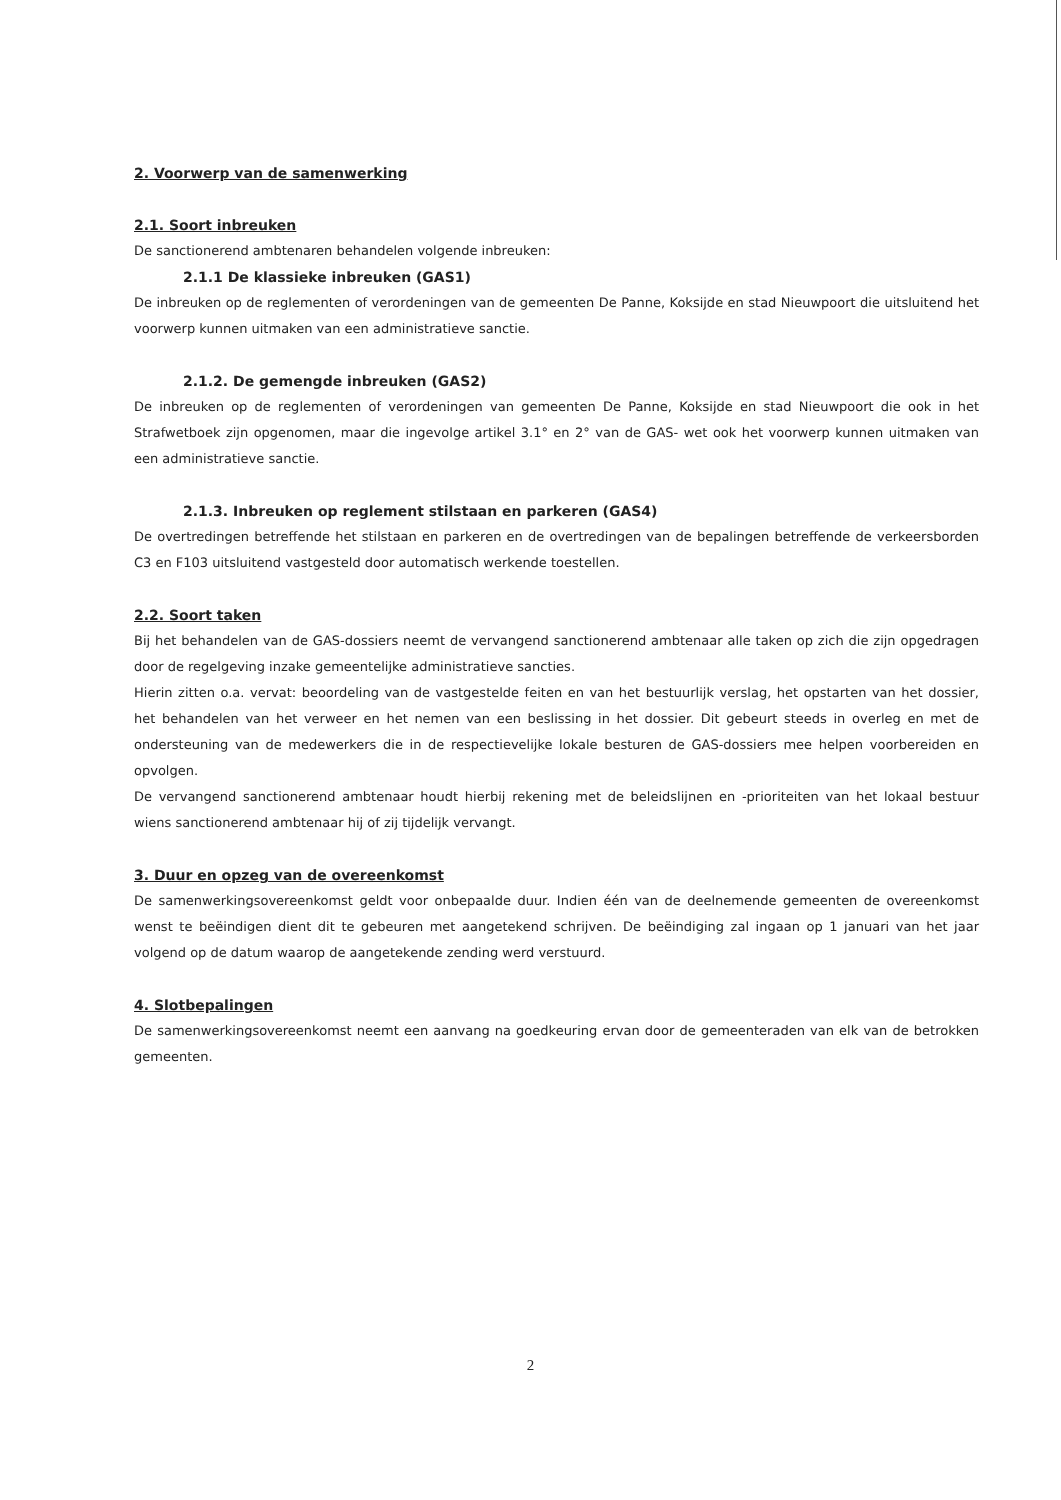2. Voorwerp van de samenwerking
2.1. Soort inbreuken
De sanctionerend ambtenaren behandelen volgende inbreuken:
2.1.1 De klassieke inbreuken (GAS1)
De inbreuken op de reglementen of verordeningen van de gemeenten De Panne, Koksijde en stad Nieuwpoort die uitsluitend het voorwerp kunnen uitmaken van een administratieve sanctie.
2.1.2. De gemengde inbreuken (GAS2)
De inbreuken op de reglementen of verordeningen van gemeenten De Panne, Koksijde en stad Nieuwpoort die ook in het Strafwetboek zijn opgenomen, maar die ingevolge artikel 3.1° en 2° van de GAS- wet ook het voorwerp kunnen uitmaken van een administratieve sanctie.
2.1.3. Inbreuken op reglement stilstaan en parkeren (GAS4)
De overtredingen betreffende het stilstaan en parkeren en de overtredingen van de bepalingen betreffende de verkeersborden C3 en F103 uitsluitend vastgesteld door automatisch werkende toestellen.
2.2. Soort taken
Bij het behandelen van de GAS-dossiers neemt de vervangend sanctionerend ambtenaar alle taken op zich die zijn opgedragen door de regelgeving inzake gemeentelijke administratieve sancties.
Hierin zitten o.a. vervat: beoordeling van de vastgestelde feiten en van het bestuurlijk verslag, het opstarten van het dossier, het behandelen van het verweer en het nemen van een beslissing in het dossier. Dit gebeurt steeds in overleg en met de ondersteuning van de medewerkers die in de respectievelijke lokale besturen de GAS-dossiers mee helpen voorbereiden en opvolgen.
De vervangend sanctionerend ambtenaar houdt hierbij rekening met de beleidslijnen en -prioriteiten van het lokaal bestuur wiens sanctionerend ambtenaar hij of zij tijdelijk vervangt.
3. Duur en opzeg van de overeenkomst
De samenwerkingsovereenkomst geldt voor onbepaalde duur. Indien één van de deelnemende gemeenten de overeenkomst wenst te beëindigen dient dit te gebeuren met aangetekend schrijven. De beëindiging zal ingaan op 1 januari van het jaar volgend op de datum waarop de aangetekende zending werd verstuurd.
4. Slotbepalingen
De samenwerkingsovereenkomst neemt een aanvang na goedkeuring ervan door de gemeenteraden van elk van de betrokken gemeenten.
2